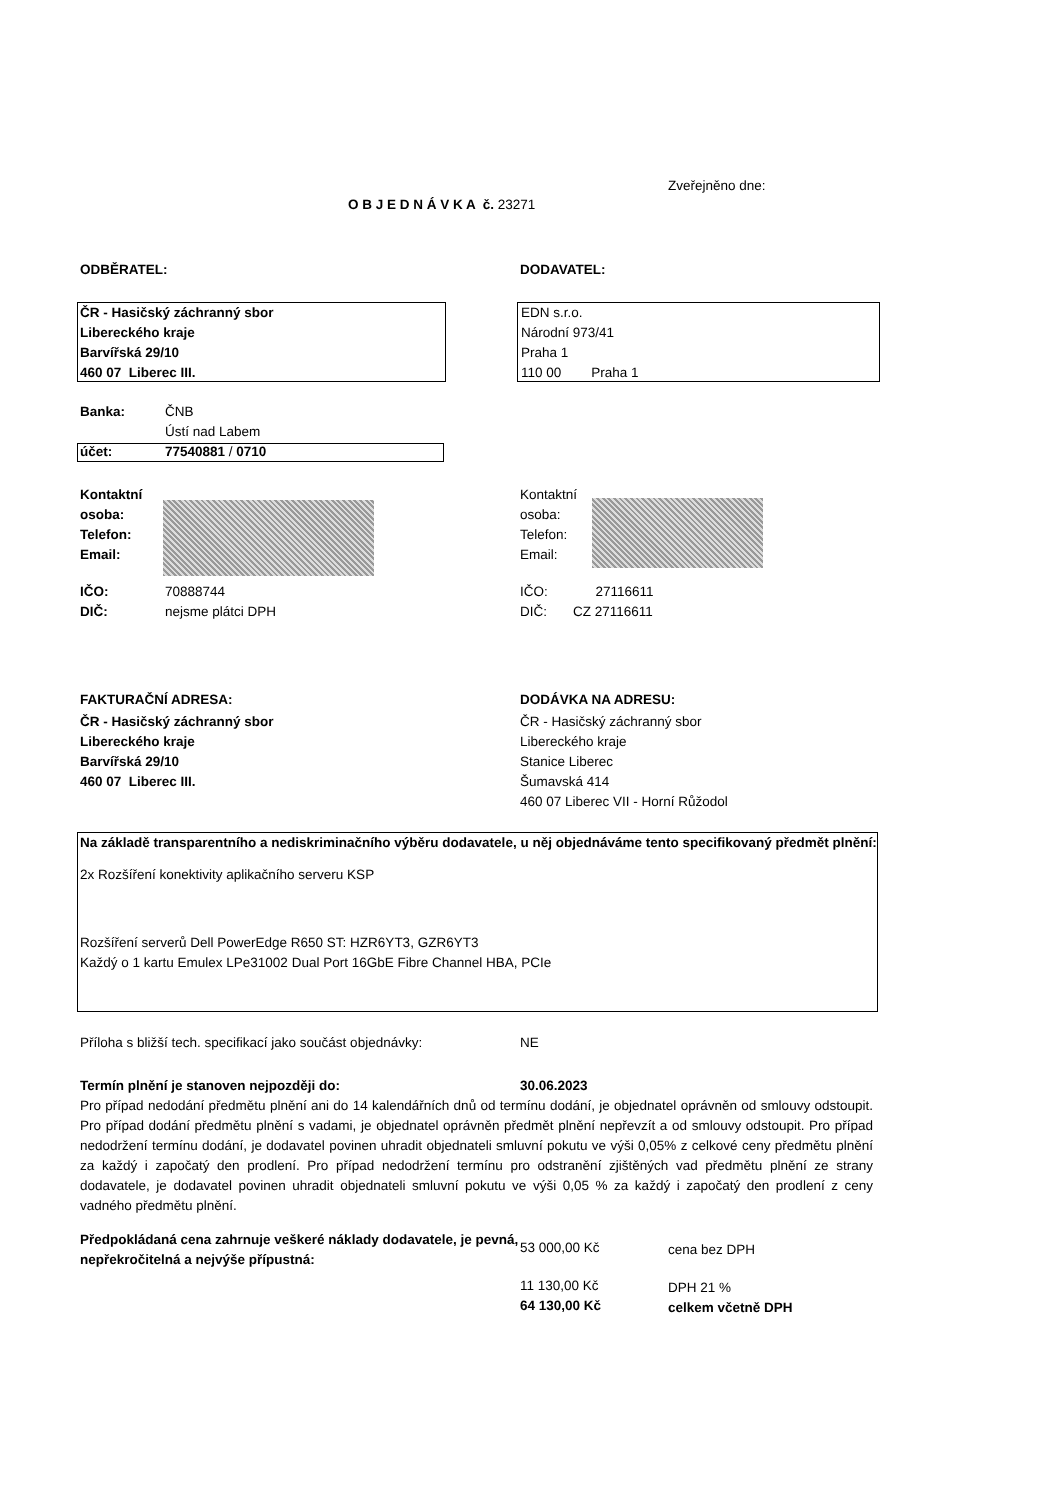Zveřejněno dne:
O B J E D N Á V K A č. 23271
ODBĚRATEL: DODAVATEL:
ČR - Hasičský záchranný sbor
Libereckého kraje
Barvířská 29/10
460 07 Liberec III.
EDN s.r.o.
Národní 973/41
Praha 1
110 00 Praha 1
Banka:
ČNB
Ústí nad Labem
účet: 77540881 / 0710
Kontaktní
osoba:
Telefon:
Email:
Kontaktní
osoba:
Telefon:
Email:
IČO:
DIČ:
70888744
nejsme plátci DPH
IČO:
DIČ:
27116611
CZ 27116611
FAKTURAČNÍ ADRESA:
ČR - Hasičský záchranný sbor
Libereckého kraje
Barvířská 29/10
460 07 Liberec III.
DODÁVKA NA ADRESU:
ČR - Hasičský záchranný sbor
Libereckého kraje
Stanice Liberec
Šumavská 414
460 07 Liberec VII - Horní Růžodol
Na základě transparentního a nediskriminačního výběru dodavatele, u něj objednáváme tento specifikovaný předmět plnění:
2x Rozšíření konektivity aplikačního serveru KSP
Rozšíření serverů Dell PowerEdge R650 ST: HZR6YT3, GZR6YT3
Každý o 1 kartu Emulex LPe31002 Dual Port 16GbE Fibre Channel HBA, PCIe
Příloha s bližší tech. specifikací jako součást objednávky:
NE
Termín plnění je stanoven nejpozději do:
30.06.2023
Pro případ nedodání předmětu plnění ani do 14 kalendářních dnů od termínu dodání, je objednatel oprávněn od smlouvy odstoupit. Pro případ dodání předmětu plnění s vadami, je objednatel oprávněn předmět plnění nepřevzít a od smlouvy odstoupit. Pro případ nedodržení termínu dodání, je dodavatel povinen uhradit objednateli smluvní pokutu ve výši 0,05% z celkové ceny předmětu plnění za každý i započatý den prodlení. Pro případ nedodržení termínu pro odstranění zjištěných vad předmětu plnění ze strany dodavatele, je dodavatel povinen uhradit objednateli smluvní pokutu ve výši 0,05 % za každý i započatý den prodlení z ceny vadného předmětu plnění.
Předpokládaná cena zahrnuje veškeré náklady dodavatele, je pevná, nepřekročitelná a nejvýše přípustná:
53 000,00 Kč cena bez DPH
11 130,00 Kč
64 130,00 Kč
DPH 21 %
celkem včetně DPH